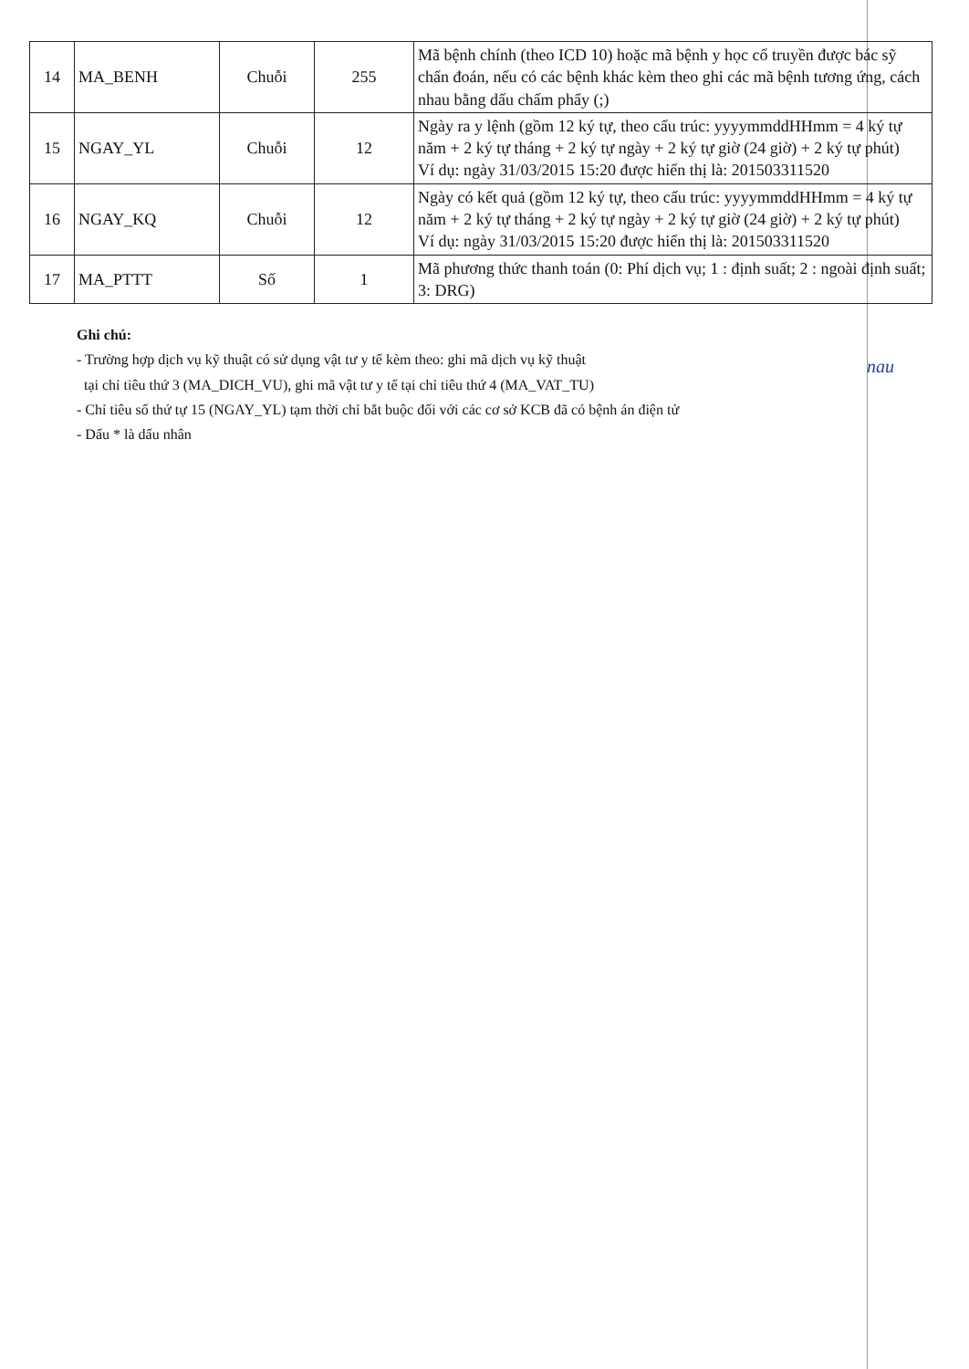| 14 | MA_BENH | Chuỗi | 255 | Mã bệnh chính (theo ICD 10) hoặc mã bệnh y học cổ truyền được bác sỹ chẩn đoán, nếu có các bệnh khác kèm theo ghi các mã bệnh tương ứng, cách nhau bằng dấu chấm phẩy (;) |
| 15 | NGAY_YL | Chuỗi | 12 | Ngày ra y lệnh (gồm 12 ký tự, theo cấu trúc: yyyymmddHHmm = 4 ký tự năm + 2 ký tự tháng + 2 ký tự ngày + 2 ký tự giờ (24 giờ) + 2 ký tự phút) Ví dụ: ngày 31/03/2015 15:20 được hiển thị là: 201503311520 |
| 16 | NGAY_KQ | Chuỗi | 12 | Ngày có kết quả (gồm 12 ký tự, theo cấu trúc: yyyymmddHHmm = 4 ký tự năm + 2 ký tự tháng + 2 ký tự ngày + 2 ký tự giờ (24 giờ) + 2 ký tự phút) Ví dụ: ngày 31/03/2015 15:20 được hiển thị là: 201503311520 |
| 17 | MA_PTTT | Số | 1 | Mã phương thức thanh toán (0: Phí dịch vụ; 1 : định suất; 2 : ngoài định suất; 3: DRG) |
nau
Ghi chú:
- Trường hợp dịch vụ kỹ thuật có sử dụng vật tư y tế kèm theo: ghi mã dịch vụ kỹ thuật
tại chỉ tiêu thứ 3 (MA_DICH_VU), ghi mã vật tư y tế tại chỉ tiêu thứ 4 (MA_VAT_TU)
- Chỉ tiêu số thứ tự 15 (NGAY_YL) tạm thời chỉ bắt buộc đối với các cơ sở KCB đã có bệnh án điện tử
- Dấu * là dấu nhân